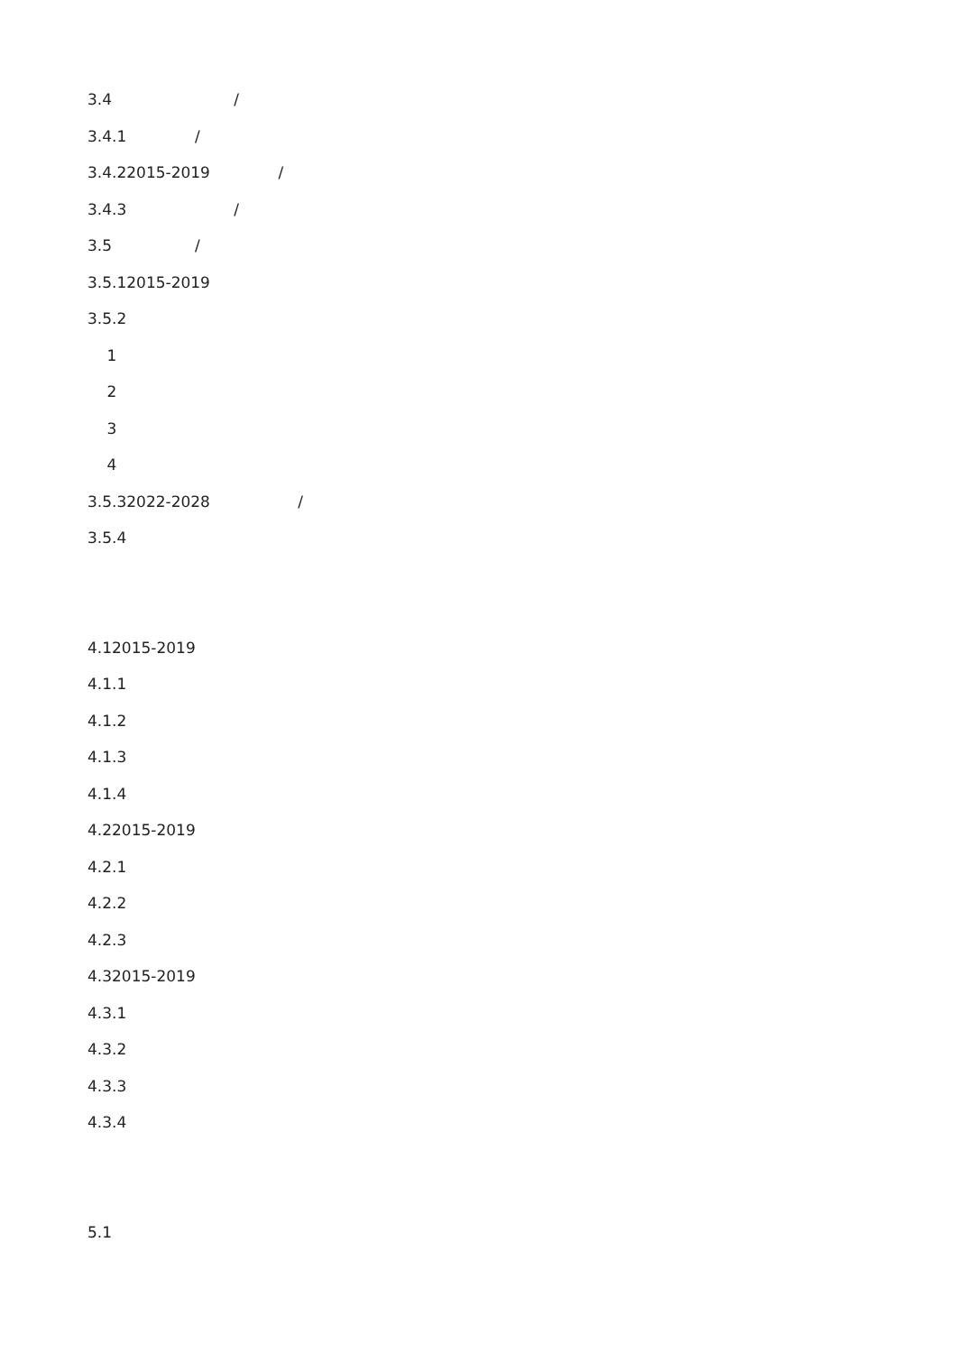3.4 /
3.4.1 /
3.4.22015-2019 /
3.4.3 /
3.5 /
3.5.12015-2019
3.5.2
1
2
3
4
3.5.32022-2028 /
3.5.4
4.12015-2019
4.1.1
4.1.2
4.1.3
4.1.4
4.22015-2019
4.2.1
4.2.2
4.2.3
4.32015-2019
4.3.1
4.3.2
4.3.3
4.3.4
5.1